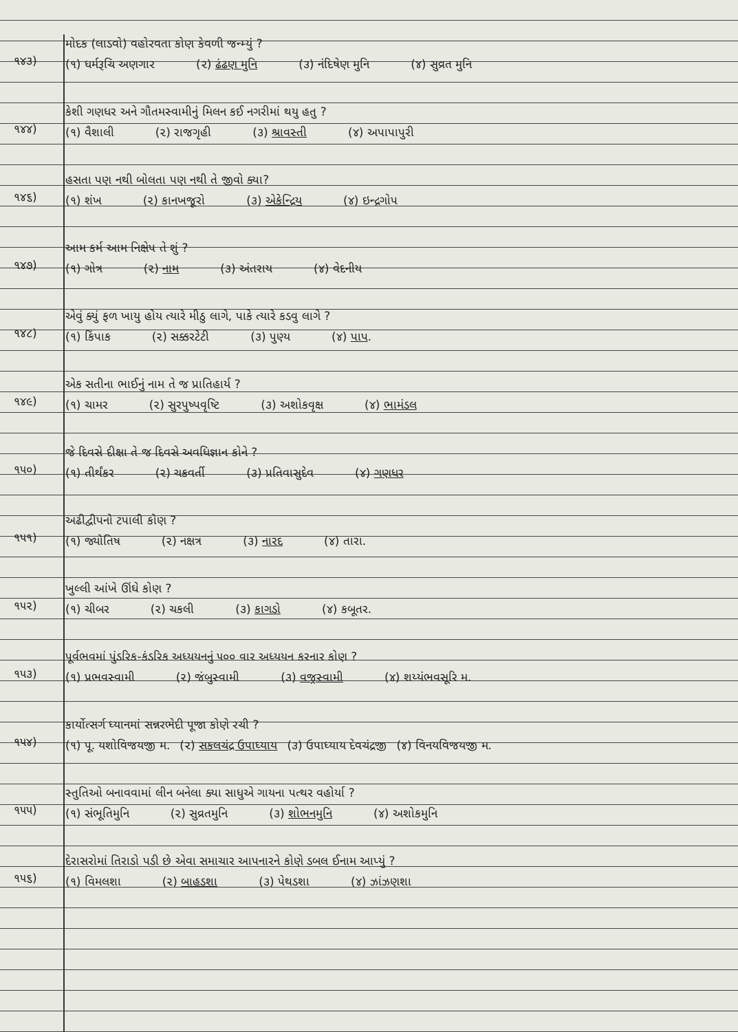૧૪૩)
મોદક (લાડવો) વહોરવતા કોણ કેવળી જન્મ્યું ?
(૧) ધર્મરૂચિ અણગાર (૨) ઢંઢણ મુનિ (૩) નંદિષેણ મુનિ (૪) સુવ્રત મુનિ
૧૪૪)
કેશી ગણધર અને ગૌતમસ્વામીનું મિલન કઈ નગરીમાં થયુ હતુ ?
(૧) વૈશાલી (૨) રાજગૃહી (૩) શ્રાવસ્તી (૪) અપાપાપુરી
૧૪૬)
હસતા પણ નથી બોલતા પણ નથી તે જીવો ક્યા?
(૧) શંખ (૨) કાનખજૂરો (૩) એકેન્દ્રિય (૪) ઇન્દ્રગોપ
૧૪૭)
આમ કર્મ આમ નિક્ષેપ તે શું ?
(૧) ગોત્ર (૨) નામ (૩) અંતરાય (૪) વેદનીય
૧૪૮)
એવું ક્યું ફળ ખાયુ હોય ત્યારે મીઠુ લાગે, પાકે ત્યારે કડવુ લાગે ?
(૧) કિંપાક (૨) સક્કરટેટી (૩) પુણ્ય (૪) પાપ.
૧૪૯)
એક સતીના ભાઈનું નામ તે જ પ્રાતિહાર્ય ?
(૧) ચામર (૨) સુરપુષ્પવૃષ્ટિ (૩) અશોકવૃક્ષ (૪) ભામંડલ
૧૫૦)
જે દિવસે દીક્ષા તે જ દિવસે અવધિજ્ઞાન કોને ?
(૧) તીર્થંકર (૨) ચક્રવર્તી (૩) પ્રતિવાસુદેવ (૪) ગણધર
૧૫૧)
અઢીદ્વીપનો ટપાલી કોણ ?
(૧) જ્યોતિષ (૨) નક્ષત્ર (૩) નારદ (૪) તારા.
૧૫૨)
ખુલ્લી આંખે ઊંઘે કોણ ?
(૧) ચીબર (૨) ચકલી (૩) કાગડો (૪) કબૂતર.
૧૫૩)
પૂર્વભવમાં પુંડરિક-કંડરિક અધ્યયનનું ૫૦૦ વાર અધ્યયન કરનાર કોણ ?
(૧) પ્રભવસ્વામી (૨) જંબુસ્વામી (૩) વજ્રસ્વામી (૪) શય્યંભવસૂરિ મ.
૧૫૪)
કાર્યોત્સર્ગ ધ્યાનમાં સન્નરભેદી પૂજા કોણે રચી ?
(૧) પૂ. યશોવિજયજી મ. (૨) સકલચંદ્ર ઉપાધ્યાય (૩) ઉપાધ્યાય દેવચંદ્રજી (૪) વિનયવિજયજી મ.
૧૫૫)
સ્તુતિઓ બનાવવામાં લીન બનેલા ક્યા સાધુએ ગાયના પત્થર વહોર્યા ?
(૧) સંભૂતિમુનિ (૨) સુવ્રતમુનિ (૩) શોભનમુનિ (૪) અશોકમુનિ
૧૫૬)
દેરાસરોમાં તિરાડો પડી છે એવા સમાચાર આપનારને કોણે ડબલ ઈનામ આપ્યું ?
(૧) વિમલશા (૨) બાહડશા (૩) પેથડશા (૪) ઝાંઝણશા